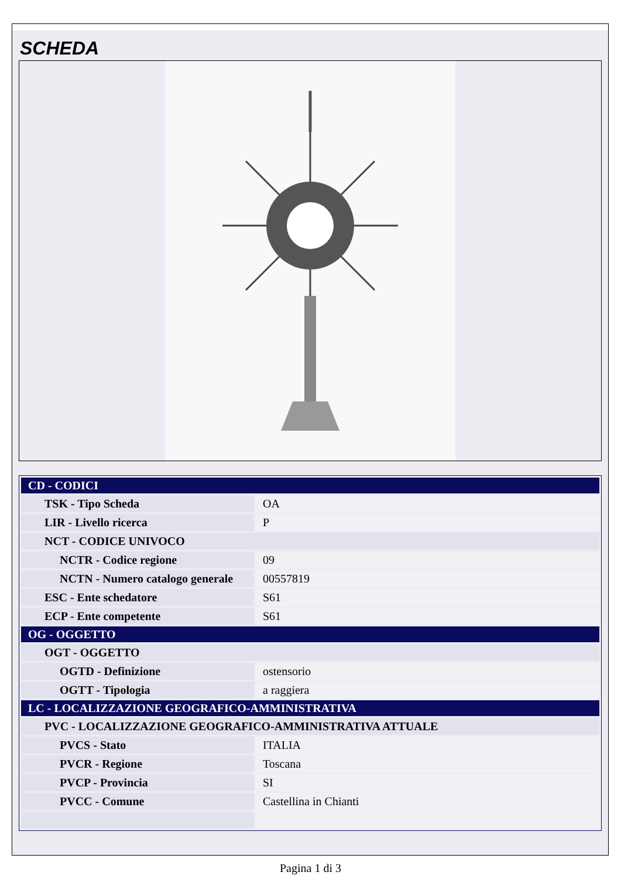SCHEDA
| CD - CODICI | |
| TSK - Tipo Scheda | OA |
| LIR - Livello ricerca | P |
| NCT - CODICE UNIVOCO | |
| NCTR - Codice regione | 09 |
| NCTN - Numero catalogo generale | 00557819 |
| ESC - Ente schedatore | S61 |
| ECP - Ente competente | S61 |
| OG - OGGETTO | |
| OGT - OGGETTO | |
| OGTD - Definizione | ostensorio |
| OGTT - Tipologia | a raggiera |
| LC - LOCALIZZAZIONE GEOGRAFICO-AMMINISTRATIVA | |
| PVC - LOCALIZZAZIONE GEOGRAFICO-AMMINISTRATIVA ATTUALE | |
| PVCS - Stato | ITALIA |
| PVCR - Regione | Toscana |
| PVCP - Provincia | SI |
| PVCC - Comune | Castellina in Chianti |
Pagina 1 di 3